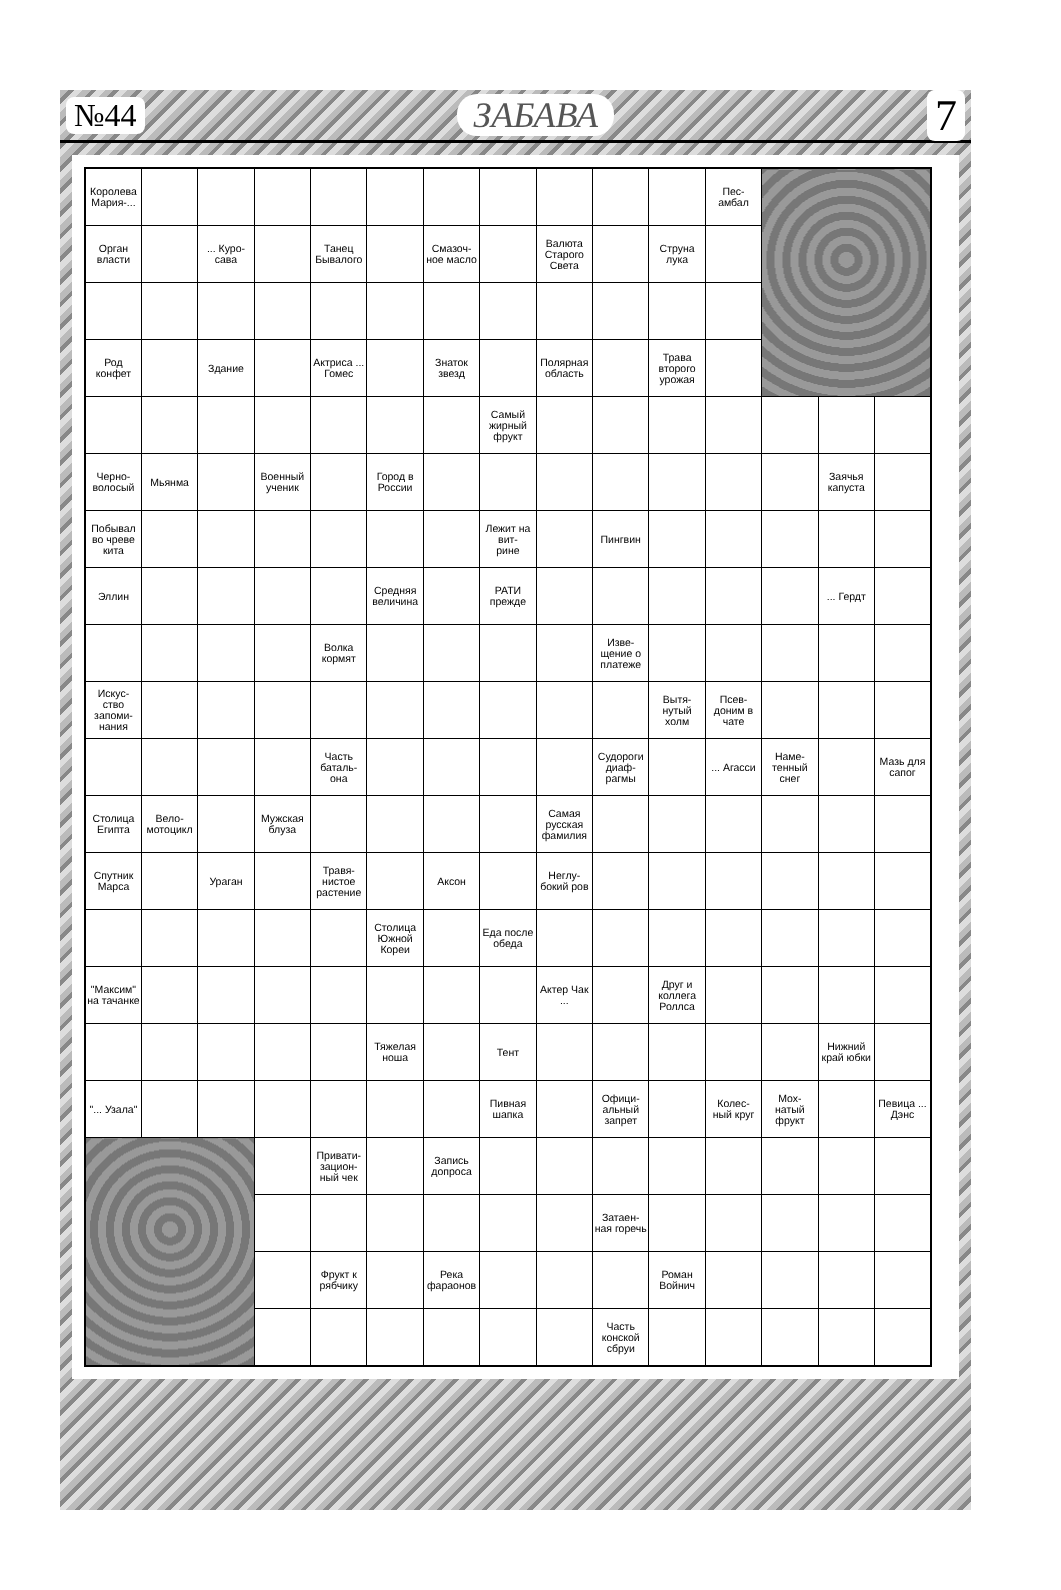№44 ЗАБАВА 7
| Королева Мария-... | | | | | | | | | | | Пес- амбал | | | |
| Орган власти | | ... Куро- сава | | Танец Бывалого | | Смазоч- ное масло | | Валюта Старого Света | | Струна лука | | | | |
| Род конфет | | Здание | | Актриса ... Гомес | | Знаток звезд | | Полярная область | | Трава второго урожая | | | | |
| | | | | | | | Самый жирный фрукт | | | | | | | |
| Черно- волосый | Мьянма | | Военный ученик | | Город в России | | | | | | | | Заячья капуста | |
| Побывал во чреве кита | | | | | | | Лежит на вит- рине | | Пингвин | | | | | |
| Эллин | | | | | Средняя величина | | РАТИ прежде | | | | | | ... Гердт | |
| | | | | Волка кормят | | | | | Изве- щение о платеже | | | | | |
| Искус- ство запоми- нания | | | | | | | | | | Вытя- нутый холм | Псев- доним в чате | | | |
| | | | | Часть баталь- она | | | | | Судороги диаф- рагмы | | ... Агасси | Наме- тенный снег | | Мазь для сапог |
| Столица Египта | Вело- мотоцикл | | Мужская блуза | | | | | Самая русская фамилия | | | | | | |
| Спутник Марса | | Ураган | | Травя- нистое растение | | Аксон | | Неглу- бокий ров | | | | | | |
| | | | | | Столица Южной Кореи | | Еда после обеда | | | | | | | |
| "Максим" на тачанке | | | | | | | | Актер Чак ... | | Друг и коллега Роллса | | | | |
| | | | | | Тяжелая ноша | | Тент | | | | | | Нижний край юбки | |
| "... Узала" | | | | | | | Пивная шапка | | Офици- альный запрет | | Колес- ный круг | Мох- натый фрукт | | Певица ... Дэнс |
| | | | | Привати- зацион- ный чек | | Запись допроса | | | | | | | | |
| | | | | | | | | | Затаен- ная горечь | | | | | |
| | | | | Фрукт к рябчику | | Река фараонов | | | | Роман Войнич | | | | |
| | | | | | | | | | Часть конской сбруи | | | | | |